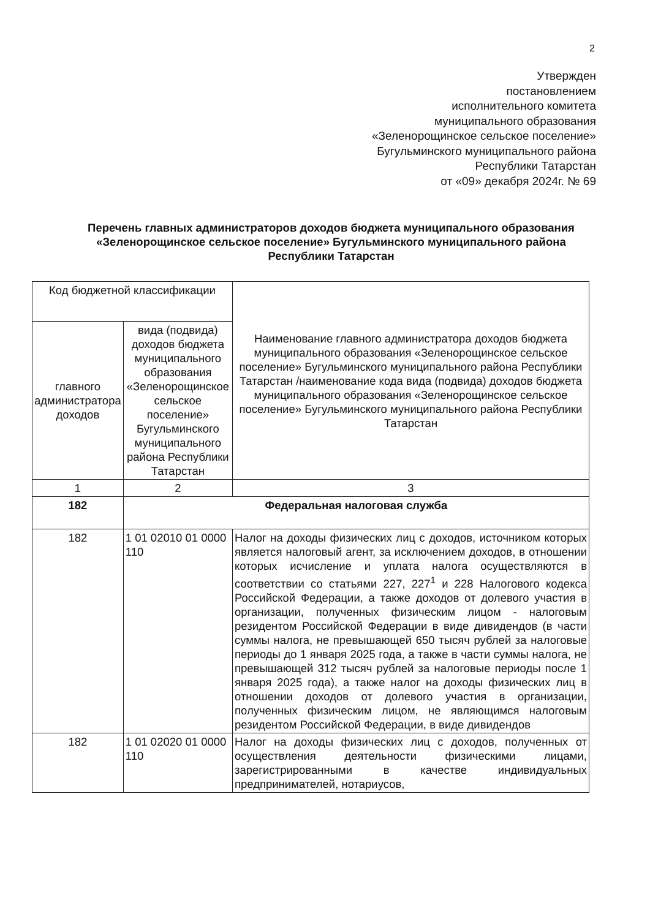2
Утвержден
постановлением
исполнительного комитета
муниципального образования
«Зеленорощинское сельское поселение»
Бугульминского муниципального района
Республики Татарстан
от «09» декабря 2024г. № 69
Перечень главных администраторов доходов бюджета муниципального образования «Зеленорощинское сельское поселение» Бугульминского муниципального района Республики Татарстан
| Код бюджетной классификации | | Наименование главного администратора доходов бюджета муниципального образования «Зеленорощинское сельское поселение» Бугульминского муниципального района Республики Татарстан /наименование кода вида (подвида) доходов бюджета муниципального образования «Зеленорощинское сельское поселение» Бугульминского муниципального района Республики Татарстан |
| --- | --- | --- |
| главного администратора доходов | вида (подвида) доходов бюджета муниципального образования «Зеленорощинское сельское поселение» Бугульминского муниципального района Республики Татарстан | |
| 1 | 2 | 3 |
| 182 | Федеральная налоговая служба | |
| 182 | 1 01 02010 01 0000 110 | Налог на доходы физических лиц с доходов, источником которых является налоговый агент, за исключением доходов, в отношении которых исчисление и уплата налога осуществляются в соответствии со статьями 227, 227<sup>1</sup> и 228 Налогового кодекса Российской Федерации, а также доходов от долевого участия в организации, полученных физическим лицом - налоговым резидентом Российской Федерации в виде дивидендов (в части суммы налога, не превышающей 650 тысяч рублей за налоговые периоды до 1 января 2025 года, а также в части суммы налога, не превышающей 312 тысяч рублей за налоговые периоды после 1 января 2025 года), а также налог на доходы физических лиц в отношении доходов от долевого участия в организации, полученных физическим лицом, не являющимся налоговым резидентом Российской Федерации, в виде дивидендов |
| 182 | 1 01 02020 01 0000 110 | Налог на доходы физических лиц с доходов, полученных от осуществления деятельности физическими лицами, зарегистрированными в качестве индивидуальных предпринимателей, нотариусов, |